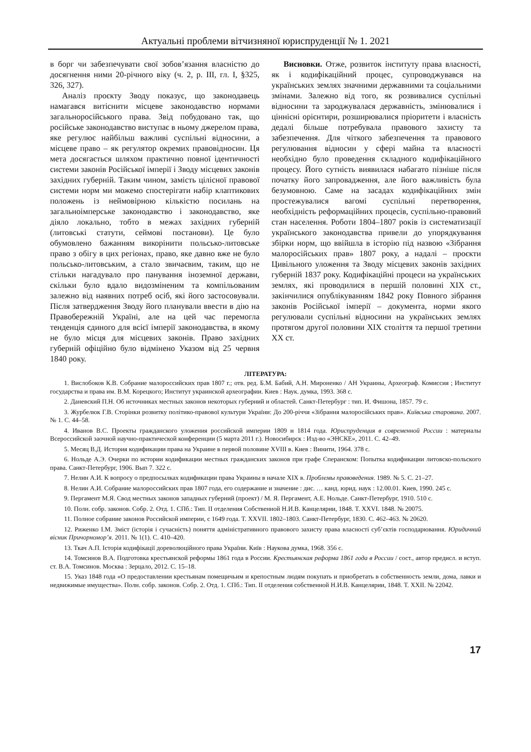Актуальні проблеми вітчизняної юриспруденції № 1. 2021
в борг чи забезпечувати свої зобов’язання власністю до досягнення ними 20-річного віку (ч. 2, р. III, гл. I, §325, 326, 327).
Аналіз проєкту Зводу показує, що законодавець намагався витіснити місцеве законодавство нормами загальноросійського права. Звід побудовано так, що російське законодавство виступає в ньому джерелом права, яке регулює найбільш важливі суспільні відносини, а місцеве право – як регулятор окремих правовідносин. Ця мета досягається шляхом практично повної ідентичності системи законів Російської імперії і Зводу місцевих законів західних губерній. Таким чином, замість цілісної правової системи норм ми можемо спостерігати набір клаптикових положень із неймовірною кількістю посилань на загальноімперське законодавство і законодавство, яке діяло локально, тобто в межах західних губерній (литовські статути, сеймові постанови). Це було обумовлено бажанням викорінити польсько-литовське право з обігу в цих регіонах, право, яке давно вже не було польсько-литовським, а стало звичаєвим, таким, що не стільки нагадувало про панування іноземної держави, скільки було вдало видозміненим та компільованим залежно від наявних потреб осіб, які його застосовували. Після затвердження Зводу його планували ввести в дію на Правобережній Україні, але на цей час перемогла тенденція єдиного для всієї імперії законодавства, в якому не було місця для місцевих законів. Право західних губерній офіційно було відмінено Указом від 25 червня 1840 року.
Висновки. Отже, розвиток інституту права власності, як і кодифікаційний процес, супроводжувався на українських землях значними державними та соціальними змінами. Залежно від того, як розвивалися суспільні відносини та зароджувалася державність, змінювалися і ціннісні орієнтири, розширювалися пріоритети і власність дедалі більше потребувала правового захисту та забезпечення. Для чіткого забезпечення та правового регулювання відносин у сфері майна та власності необхідно було проведення складного кодифікаційного процесу. Його сутність виявилася набагато пізніше після початку його запровадження, але його важливість була безумовною. Саме на засадах кодифікаційних змін простежувалися вагомі суспільні перетворення, необхідність реформаційних процесів, суспільно-правовий стан населення. Роботи 1804–1807 років із систематизації українського законодавства привели до упорядкування збірки норм, що ввійшла в історію під назвою «Зібрання малоросійських прав» 1807 року, а надалі – проєкти Цивільного уложення та Зводу місцевих законів західних губерній 1837 року. Кодифікаційні процеси на українських землях, які проводилися в першій половині XIX ст., закінчилися опублікуванням 1842 року Повного зібрання законів Російської імперії – документа, норми якого регулювали суспільні відносини на українських землях протягом другої половини XIX століття та першої третини XX ст.
ЛІТЕРАТУРА:
1. Вислобоков К.В. Собрание малороссийских прав 1807 г.; отв. ред. Б.М. Бабий, А.Н. Мироненко / АН Украины, Археограф. Комиссия ; Институт государства и права им. В.М. Корецкого; Институт украинской археографии. Киев : Наук. думка, 1993. 368 с.
2. Даневский П.Н. Об источниках местных законов некоторых губерний и областей. Санкт-Петербург : тип. И. Фишона, 1857. 79 с.
3. Журбелюк Г.В. Сторінки розвитку політико-правової культури України: До 200-річчя «Зібрання малоросійських прав». Київська старовина. 2007. № 1. С. 44–58.
4. Иванов В.С. Проекты гражданского уложения российской империи 1809 и 1814 года. Юриспруденция в современной России : материалы Всероссийской заочной научно-практической конференции (5 марта 2011 г.). Новосибирск : Изд-во «ЭНСКЕ», 2011. С. 42–49.
5. Месяц В.Д. История кодификации права на Украине в первой половине XVIII в. Киев : Винити, 1964. 378 с.
6. Нольде А.Э. Очерки по истории кодификации местных гражданских законов при графе Сперанском: Попытка кодификации литовско-польского права. Санкт-Петербург, 1906. Вып 7. 322 с.
7. Нелин А.И. К вопросу о предпосылках кодификации права Украины в начале XIX в. Проблемы правоведения. 1989. № 5. С. 21–27.
8. Нелин А.И. Собрание малороссийских прав 1807 года, его содержание и значение : дис. … канд. юрид. наук : 12.00.01. Киев, 1990. 245 с.
9. Пергамент М.Я. Свод местных законов западных губерний (проект) / М. Я. Пергамент, А.Е. Нольде. Санкт-Петербург, 1910. 510 с.
10. Полн. собр. законов. Собр. 2. Отд. 1. СПб.: Тип. II отделения Собственной Н.И.В. Канцелярии, 1848. Т. XXVI. 1848. № 20075.
11. Полное собрание законов Российской империи, с 1649 года. Т. XXVII. 1802–1803. Санкт-Петербург, 1830. С. 462–463. № 20620.
12. Риженко І.М. Зміст (історія і сучасність) поняття адміністративного правового захисту права власності суб’єктів господарювання. Юридичний вісник Причорномор’я. 2011. № 1(1). С. 410–420.
13. Ткач А.П. Історія кодифікації дореволюційного права України. Київ : Наукова думка, 1968. 356 с.
14. Томсинов В.А. Подготовка крестьянской реформы 1861 года в России. Крестьянская реформа 1861 года в России / сост., автор предисл. и вступ. ст. В.А. Томсинов. Москва : Зерцало, 2012. С. 15–18.
15. Указ 1848 года «О предоставлении крестьянам помещичьим и крепостным людям покупать и приобретать в собственность земли, дома, лавки и недвижимые имущества». Полн. собр. законов. Собр. 2. Отд. 1. СПб.: Тип. II отделения собственной Н.И.В. Канцелярии, 1848. Т. XXII. № 22042.
17